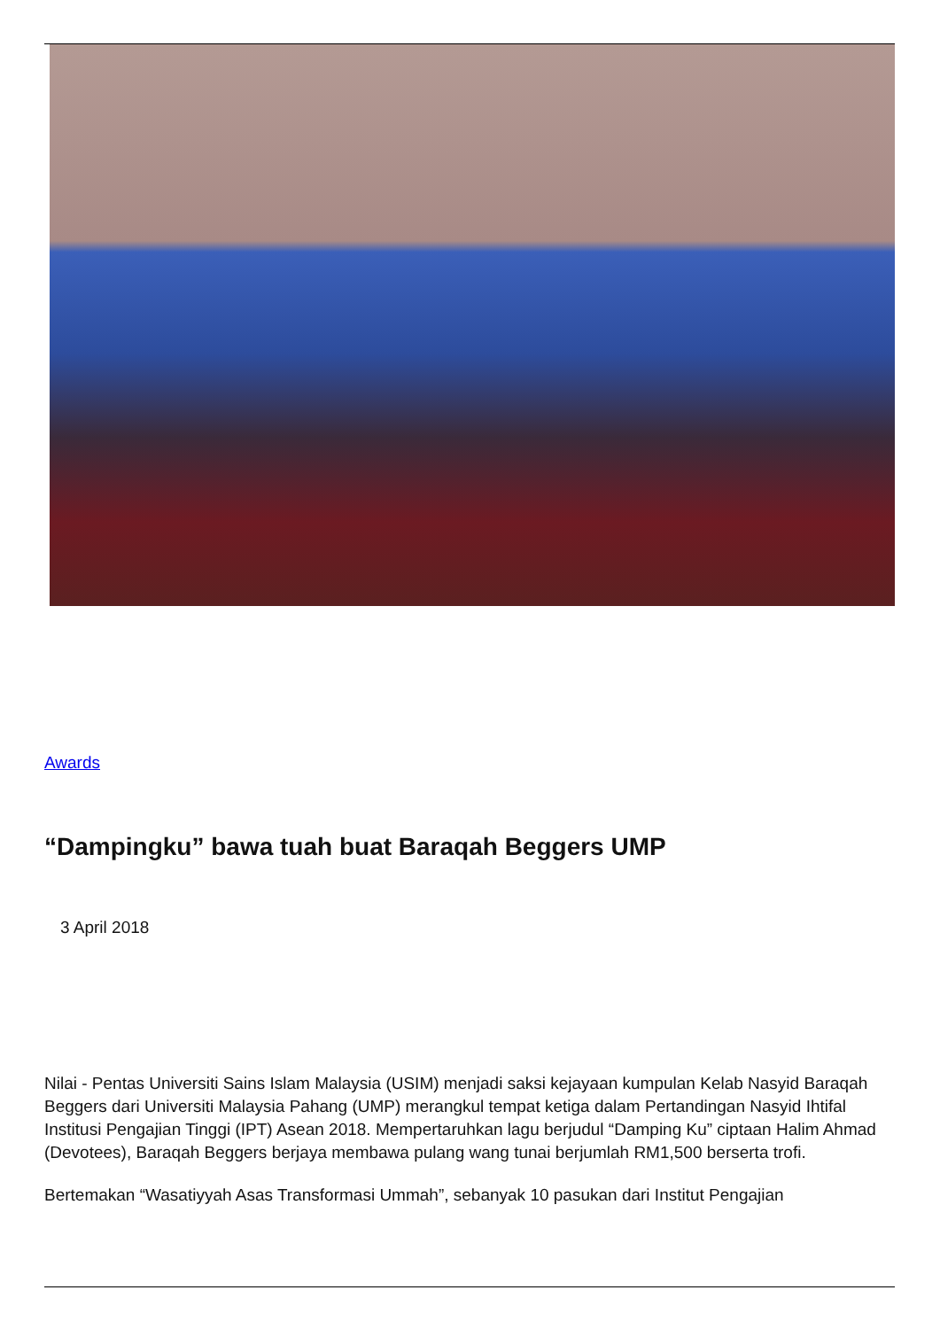Awards
“Dampingku” bawa tuah buat Baraqah Beggers UMP
3 April 2018
Nilai - Pentas Universiti Sains Islam Malaysia (USIM) menjadi saksi kejayaan kumpulan Kelab Nasyid Baraqah Beggers dari Universiti Malaysia Pahang (UMP) merangkul tempat ketiga dalam Pertandingan Nasyid Ihtifal Institusi Pengajian Tinggi (IPT) Asean 2018. Mempertaruhkan lagu berjudul “Damping Ku” ciptaan Halim Ahmad (Devotees), Baraqah Beggers berjaya membawa pulang wang tunai berjumlah RM1,500 berserta trofi.
Bertemakan “Wasatiyyah Asas Transformasi Ummah”, sebanyak 10 pasukan dari Institut Pengajian